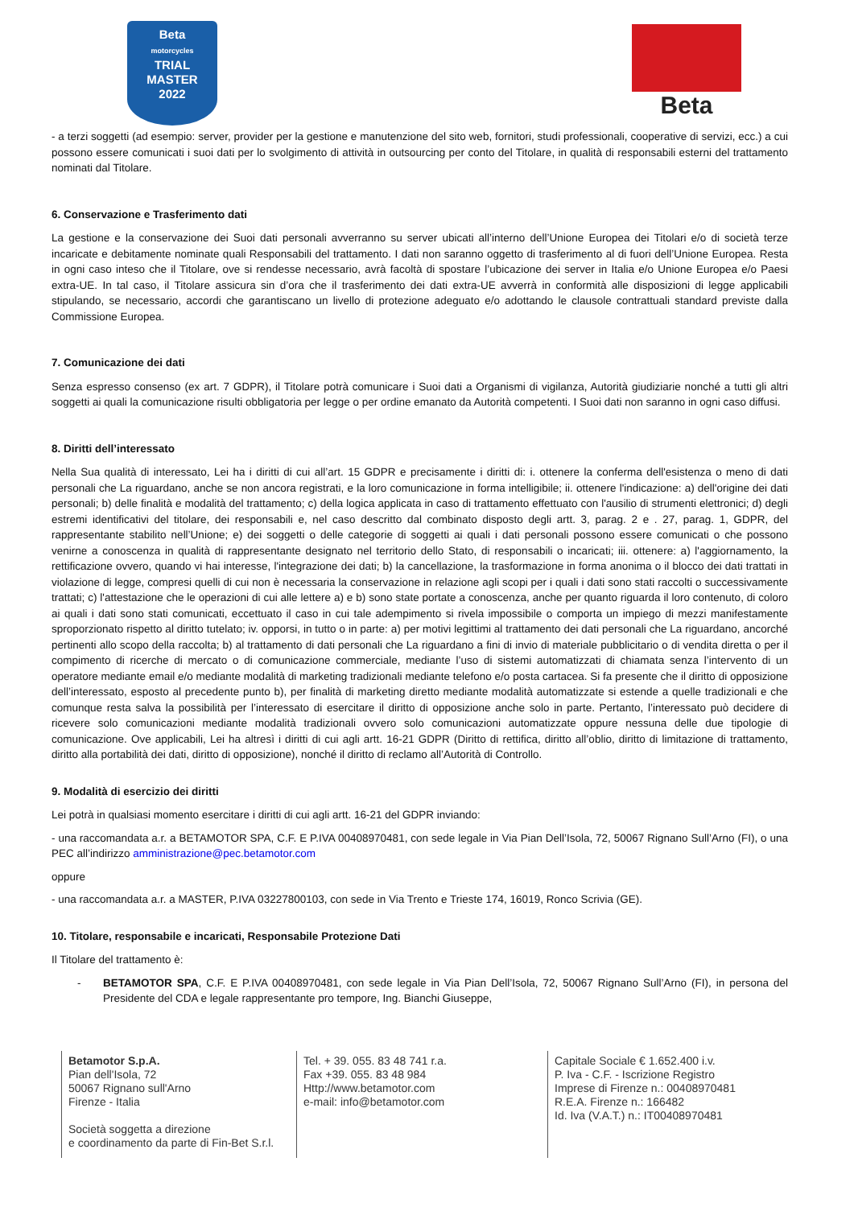Beta
motorcycles
TRIAL
MASTER
2022
Beta
- a terzi soggetti (ad esempio: server, provider per la gestione e manutenzione del sito web, fornitori, studi professionali, cooperative di servizi, ecc.) a cui possono essere comunicati i suoi dati per lo svolgimento di attività in outsourcing per conto del Titolare, in qualità di responsabili esterni del trattamento nominati dal Titolare.
6. Conservazione e Trasferimento dati
La gestione e la conservazione dei Suoi dati personali avverranno su server ubicati all’interno dell’Unione Europea dei Titolari e/o di società terze incaricate e debitamente nominate quali Responsabili del trattamento. I dati non saranno oggetto di trasferimento al di fuori dell’Unione Europea. Resta in ogni caso inteso che il Titolare, ove si rendesse necessario, avrà facoltà di spostare l’ubicazione dei server in Italia e/o Unione Europea e/o Paesi extra-UE. In tal caso, il Titolare assicura sin d’ora che il trasferimento dei dati extra-UE avverrà in conformità alle disposizioni di legge applicabili stipulando, se necessario, accordi che garantiscano un livello di protezione adeguato e/o adottando le clausole contrattuali standard previste dalla Commissione Europea.
7. Comunicazione dei dati
Senza espresso consenso (ex art. 7 GDPR), il Titolare potrà comunicare i Suoi dati a Organismi di vigilanza, Autorità giudiziarie nonché a tutti gli altri soggetti ai quali la comunicazione risulti obbligatoria per legge o per ordine emanato da Autorità competenti. I Suoi dati non saranno in ogni caso diffusi.
8. Diritti dell’interessato
Nella Sua qualità di interessato, Lei ha i diritti di cui all’art. 15 GDPR e precisamente i diritti di: i. ottenere la conferma dell'esistenza o meno di dati personali che La riguardano, anche se non ancora registrati, e la loro comunicazione in forma intelligibile; ii. ottenere l'indicazione: a) dell'origine dei dati personali; b) delle finalità e modalità del trattamento; c) della logica applicata in caso di trattamento effettuato con l'ausilio di strumenti elettronici; d) degli estremi identificativi del titolare, dei responsabili e, nel caso descritto dal combinato disposto degli artt. 3, parag. 2 e . 27, parag. 1, GDPR, del rappresentante stabilito nell’Unione; e) dei soggetti o delle categorie di soggetti ai quali i dati personali possono essere comunicati o che possono venirne a conoscenza in qualità di rappresentante designato nel territorio dello Stato, di responsabili o incaricati; iii. ottenere: a) l'aggiornamento, la rettificazione ovvero, quando vi hai interesse, l'integrazione dei dati; b) la cancellazione, la trasformazione in forma anonima o il blocco dei dati trattati in violazione di legge, compresi quelli di cui non è necessaria la conservazione in relazione agli scopi per i quali i dati sono stati raccolti o successivamente trattati; c) l'attestazione che le operazioni di cui alle lettere a) e b) sono state portate a conoscenza, anche per quanto riguarda il loro contenuto, di coloro ai quali i dati sono stati comunicati, eccettuato il caso in cui tale adempimento si rivela impossibile o comporta un impiego di mezzi manifestamente sproporzionato rispetto al diritto tutelato; iv. opporsi, in tutto o in parte: a) per motivi legittimi al trattamento dei dati personali che La riguardano, ancorché pertinenti allo scopo della raccolta; b) al trattamento di dati personali che La riguardano a fini di invio di materiale pubblicitario o di vendita diretta o per il compimento di ricerche di mercato o di comunicazione commerciale, mediante l’uso di sistemi automatizzati di chiamata senza l’intervento di un operatore mediante email e/o mediante modalità di marketing tradizionali mediante telefono e/o posta cartacea. Si fa presente che il diritto di opposizione dell’interessato, esposto al precedente punto b), per finalità di marketing diretto mediante modalità automatizzate si estende a quelle tradizionali e che comunque resta salva la possibilità per l’interessato di esercitare il diritto di opposizione anche solo in parte. Pertanto, l’interessato può decidere di ricevere solo comunicazioni mediante modalità tradizionali ovvero solo comunicazioni automatizzate oppure nessuna delle due tipologie di comunicazione. Ove applicabili, Lei ha altresì i diritti di cui agli artt. 16-21 GDPR (Diritto di rettifica, diritto all’oblio, diritto di limitazione di trattamento, diritto alla portabilità dei dati, diritto di opposizione), nonché il diritto di reclamo all’Autorità di Controllo.
9. Modalità di esercizio dei diritti
Lei potrà in qualsiasi momento esercitare i diritti di cui agli artt. 16-21 del GDPR inviando:
- una raccomandata a.r. a BETAMOTOR SPA, C.F. E P.IVA 00408970481, con sede legale in Via Pian Dell’Isola, 72, 50067 Rignano Sull’Arno (FI), o una PEC all’indirizzo amministrazione@pec.betamotor.com
oppure
- una raccomandata a.r. a MASTER, P.IVA 03227800103, con sede in Via Trento e Trieste 174, 16019, Ronco Scrivia (GE).
10. Titolare, responsabile e incaricati, Responsabile Protezione Dati
Il Titolare del trattamento è:
- BETAMOTOR SPA, C.F. E P.IVA 00408970481, con sede legale in Via Pian Dell’Isola, 72, 50067 Rignano Sull’Arno (FI), in persona del Presidente del CDA e legale rappresentante pro tempore, Ing. Bianchi Giuseppe,
Betamotor S.p.A.
Pian dell'Isola, 72
50067 Rignano sull'Arno
Firenze - Italia
Società soggetta a direzione
e coordinamento da parte di Fin-Bet S.r.l.
Tel. + 39. 055. 83 48 741 r.a.
Fax +39. 055. 83 48 984
Http://www.betamotor.com
e-mail: info@betamotor.com
Capitale Sociale € 1.652.400 i.v.
P. Iva - C.F. - Iscrizione Registro
Imprese di Firenze n.: 00408970481
R.E.A. Firenze n.: 166482
Id. Iva (V.A.T.) n.: IT00408970481